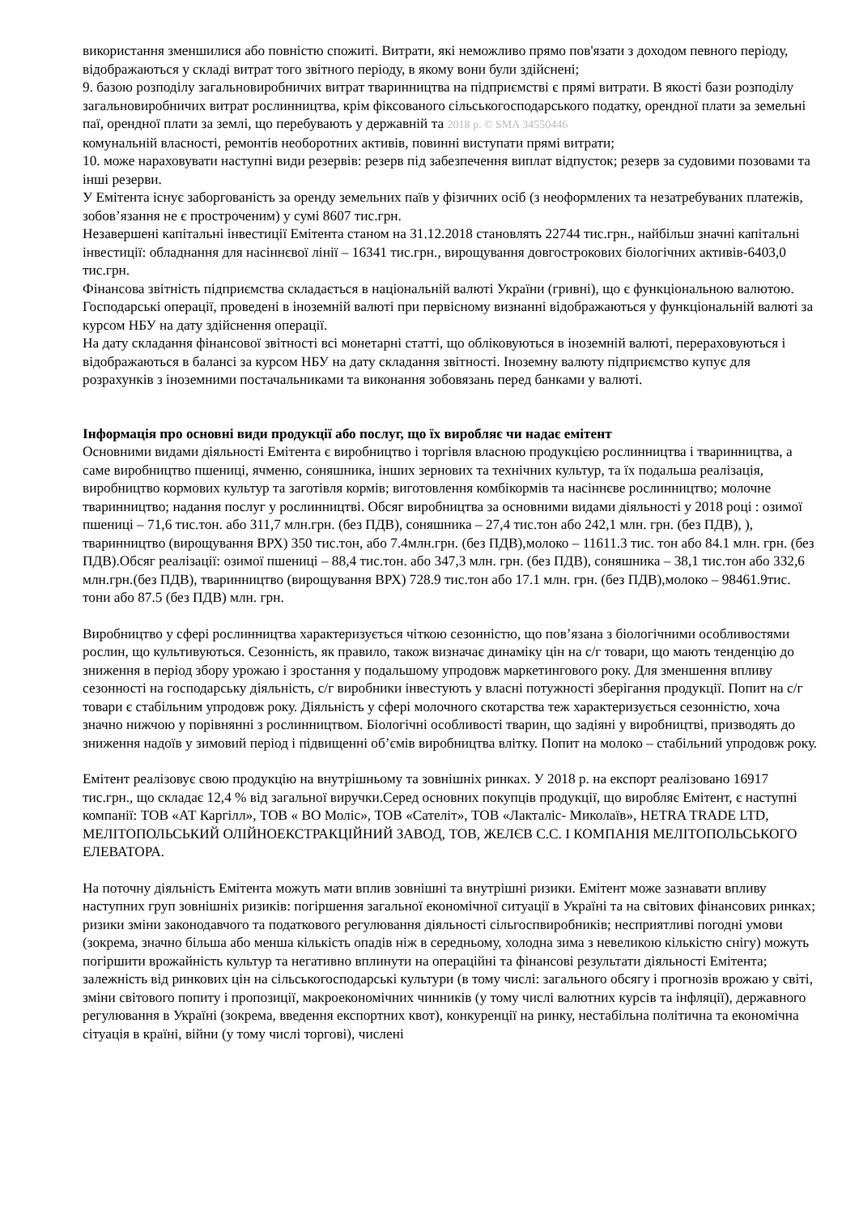використання зменшилися або повністю спожиті. Витрати, які неможливо прямо пов'язати з доходом певного періоду, відображаються у складі витрат того звітного періоду, в якому вони були здійснені;
9. базою розподілу загальновиробничих витрат тваринництва на підприємстві є прямі витрати. В якості бази розподілу загальновиробничих витрат рослинництва, крім фіксованого сільськогосподарського податку, орендної плати за земельні паї, орендної плати за землі, що перебувають у державній та 2018 р. © SMA 34550446
комунальній власності, ремонтів необоротних активів, повинні виступати прямі витрати;
10. може нараховувати наступні види резервів: резерв під забезпечення виплат відпусток; резерв за судовими позовами та інші резерви.
У Емітента існує заборгованість за оренду земельних паїв у фізичних осіб (з неоформлених та незатребуваних платежів, зобов’язання не є простроченим) у сумі 8607 тис.грн.
Незавершені капітальні інвестиції Емітента станом на 31.12.2018 становлять 22744 тис.грн., найбільш значні капітальні інвестиції: обладнання для насіннєвої лінії – 16341 тис.грн., вирощування довгострокових біологічних активів-6403,0 тис.грн.
Фінансова звітність підприємства складається в національній валюті України (гривні), що є функціональною валютою. Господарські операції, проведені в іноземній валюті при первісному визнанні відображаються у функціональній валюті за курсом НБУ на дату здійснення операції.
На дату складання фінансової звітності всі монетарні статті, що обліковуються в іноземній валюті, перераховуються і відображаються в балансі за курсом НБУ на дату складання звітності. Іноземну валюту підприємство купує для розрахунків з іноземними постачальниками та виконання зобовязань перед банками у валюті.
Інформація про основні види продукції або послуг, що їх виробляє чи надає емітент
Основними видами діяльності Емітента є виробництво і торгівля власною продукцією рослинництва і тваринництва, а саме виробництво пшениці, ячменю, соняшника, інших зернових та технічних культур, та їх подальша реалізація, виробництво кормових культур та заготівля кормів; виготовлення комбікормів та насіннєве рослинництво; молочне тваринництво; надання послуг у рослинництві. Обсяг виробництва за основними видами діяльності у 2018 році : озимої пшениці – 71,6 тис.тон. або 311,7 млн.грн. (без ПДВ), соняшника – 27,4 тис.тон або 242,1 млн. грн. (без ПДВ), ), тваринництво (вирощування ВРХ) 350 тис.тон, або 7.4млн.грн. (без ПДВ),молоко – 11611.3 тис. тон або 84.1 млн. грн. (без ПДВ).Обсяг реалізації: озимої пшениці – 88,4 тис.тон. або 347,3 млн. грн. (без ПДВ), соняшника – 38,1 тис.тон або 332,6 млн.грн.(без ПДВ), тваринництво (вирощування ВРХ) 728.9 тис.тон або 17.1 млн. грн. (без ПДВ),молоко – 98461.9тис. тони або 87.5 (без ПДВ) млн. грн.
Виробництво у сфері рослинництва характеризується чіткою сезонністю, що пов’язана з біологічними особливостями рослин, що культивуються. Сезонність, як правило, також визначає динаміку цін на с/г товари, що мають тенденцію до зниження в період збору урожаю і зростання у подальшому упродовж маркетингового року. Для зменшення впливу сезонності на господарську діяльність, с/г виробники інвестують у власні потужності зберігання продукції. Попит на с/г товари є стабільним упродовж року. Діяльність у сфері молочного скотарства теж характеризується сезонністю, хоча значно нижчою у порівнянні з рослинництвом. Біологічні особливості тварин, що задіяні у виробництві, призводять до зниження надоїв у зимовий період і підвищенні об’ємів виробництва влітку. Попит на молоко – стабільний упродовж року.
Емітент реалізовує свою продукцію на внутрішньому та зовнішніх ринках. У 2018 р. на експорт реалізовано 16917 тис.грн., що складає 12,4 % від загальної виручки.Серед основних покупців продукції, що виробляє Емітент, є наступні компанії: ТОВ «АТ Каргілл», ТОВ « ВО Моліс», ТОВ «Сателіт», ТОВ «Лакталіс- Миколаїв», HETRA TRADE LTD, МЕЛІТОПОЛЬСЬКИЙ ОЛІЙНОЕКСТРАКЦІЙНИЙ ЗАВОД, ТОВ, ЖЕЛЄВ С.С. І КОМПАНІЯ МЕЛІТОПОЛЬСЬКОГО ЕЛЕВАТОРА.
На поточну діяльність Емітента можуть мати вплив зовнішні та внутрішні ризики. Емітент може зазнавати впливу наступних груп зовнішніх ризиків: погіршення загальної економічної ситуації в Україні та на світових фінансових ринках; ризики зміни законодавчого та податкового регулювання діяльності сільгоспвиробників; несприятливі погодні умови (зокрема, значно більша або менша кількість опадів ніж в середньому, холодна зима з невеликою кількістю снігу) можуть погіршити врожайність культур та негативно вплинути на операційні та фінансові результати діяльності Емітента; залежність від ринкових цін на сільськогосподарські культури (в тому числі: загального обсягу і прогнозів врожаю у світі, зміни світового попиту і пропозиції, макроекономічних чинників (у тому числі валютних курсів та інфляції), державного регулювання в Україні (зокрема, введення експортних квот), конкуренції на ринку, нестабільна політична та економічна сітуація в країні, війни (у тому числі торгові), числені